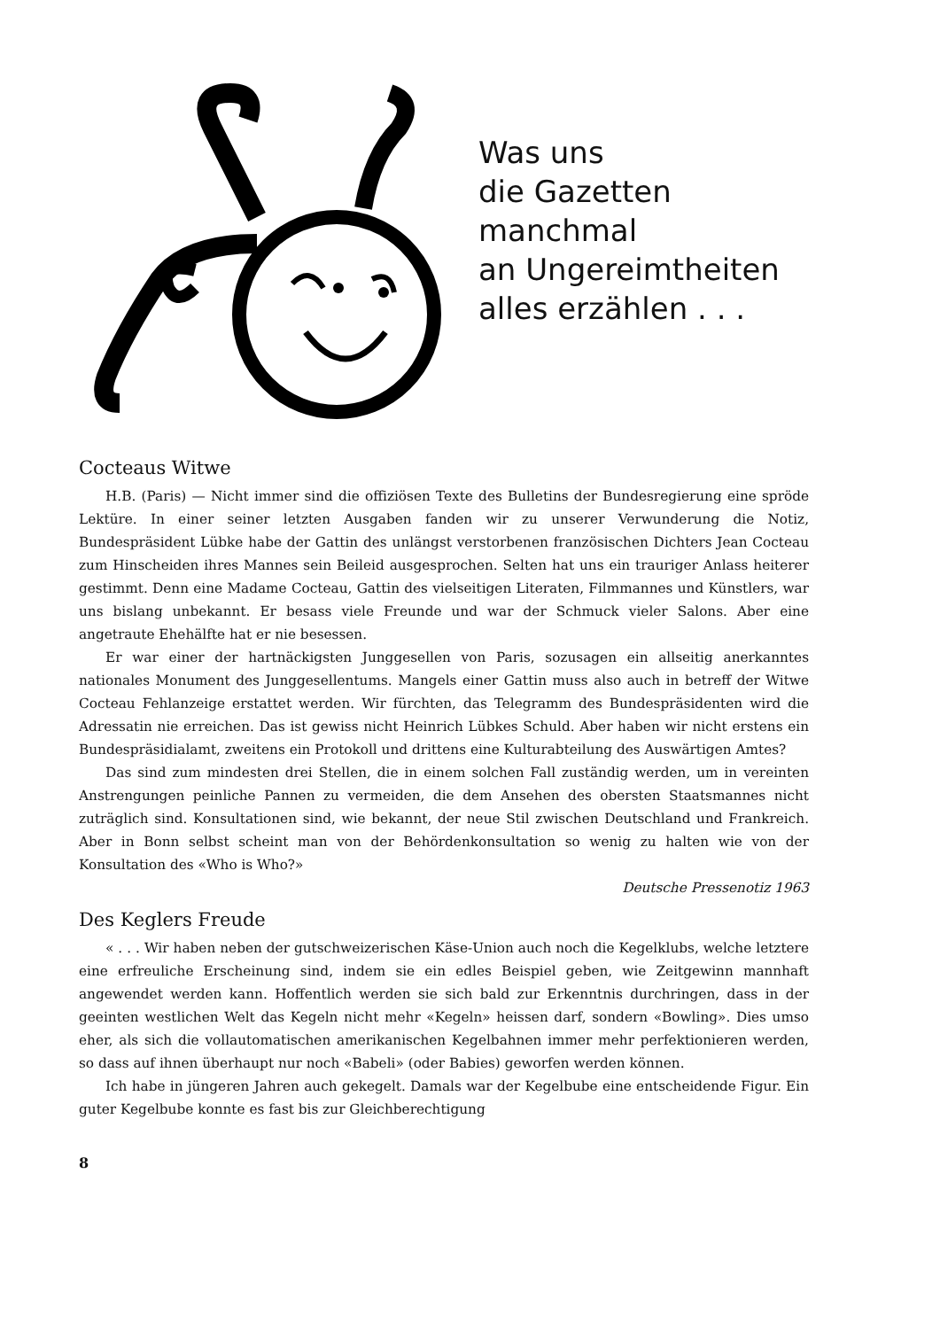Was uns
die Gazetten
manchmal
an Ungereimtheiten
alles erzählen . . .
Cocteaus Witwe
H.B. (Paris) — Nicht immer sind die offiziösen Texte des Bulletins der Bundesregierung eine spröde Lektüre. In einer seiner letzten Ausgaben fanden wir zu unserer Verwunderung die Notiz, Bundespräsident Lübke habe der Gattin des unlängst verstorbenen französischen Dichters Jean Cocteau zum Hinscheiden ihres Mannes sein Beileid ausgesprochen. Selten hat uns ein trauriger Anlass heiterer gestimmt. Denn eine Madame Cocteau, Gattin des vielseitigen Literaten, Filmmannes und Künstlers, war uns bislang unbekannt. Er besass viele Freunde und war der Schmuck vieler Salons. Aber eine angetraute Ehehälfte hat er nie besessen.
Er war einer der hartnäckigsten Junggesellen von Paris, sozusagen ein allseitig anerkanntes nationales Monument des Junggesellentums. Mangels einer Gattin muss also auch in betreff der Witwe Cocteau Fehlanzeige erstattet werden. Wir fürchten, das Telegramm des Bundespräsidenten wird die Adressatin nie erreichen. Das ist gewiss nicht Heinrich Lübkes Schuld. Aber haben wir nicht erstens ein Bundespräsidialamt, zweitens ein Protokoll und drittens eine Kulturabteilung des Auswärtigen Amtes?
Das sind zum mindesten drei Stellen, die in einem solchen Fall zuständig werden, um in vereinten Anstrengungen peinliche Pannen zu vermeiden, die dem Ansehen des obersten Staatsmannes nicht zuträglich sind. Konsultationen sind, wie bekannt, der neue Stil zwischen Deutschland und Frankreich. Aber in Bonn selbst scheint man von der Behördenkonsultation so wenig zu halten wie von der Konsultation des «Who is Who?»
Deutsche Pressenotiz 1963
Des Keglers Freude
« . . . Wir haben neben der gutschweizerischen Käse-Union auch noch die Kegelklubs, welche letztere eine erfreuliche Erscheinung sind, indem sie ein edles Beispiel geben, wie Zeitgewinn mannhaft angewendet werden kann. Hoffentlich werden sie sich bald zur Erkenntnis durchringen, dass in der geeinten westlichen Welt das Kegeln nicht mehr «Kegeln» heissen darf, sondern «Bowling». Dies umso eher, als sich die vollautomatischen amerikanischen Kegelbahnen immer mehr perfektionieren werden, so dass auf ihnen überhaupt nur noch «Babeli» (oder Babies) geworfen werden können.
Ich habe in jüngeren Jahren auch gekegelt. Damals war der Kegelbube eine entscheidende Figur. Ein guter Kegelbube konnte es fast bis zur Gleichberechtigung
8